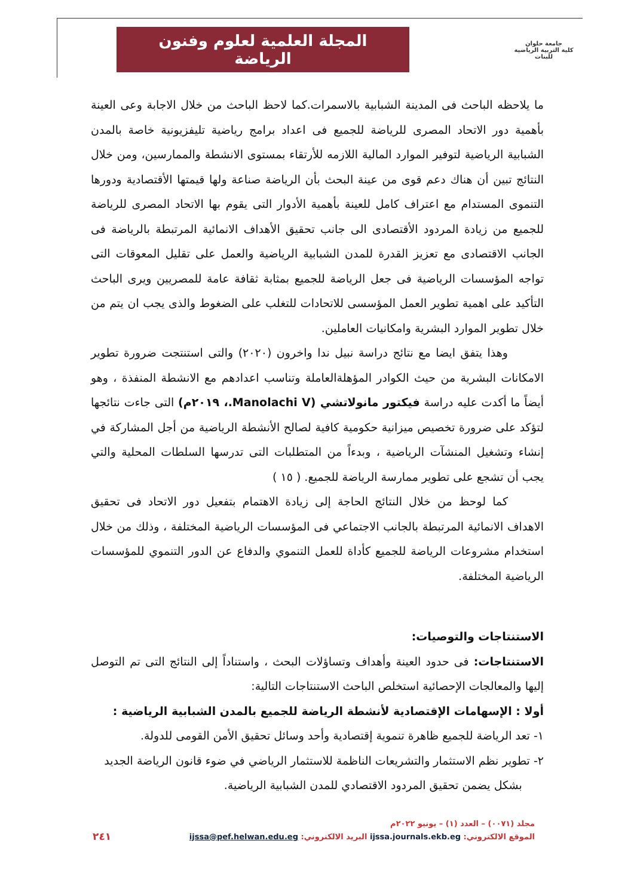جامعة حلوان
كلية التربية الرياضية للبنات
المجلة العلمية لعلوم وفنون الرياضة
ما يلاحظه الباحث فى المدينة الشبابية بالاسمرات.كما لاحظ الباحث من خلال الاجابة وعى العينة بأهمية دور الاتحاد المصرى للرياضة للجميع فى اعداد برامج رياضية تليفزيونية خاصة بالمدن الشبابية الرياضية لتوفير الموارد المالية اللازمه للأرتقاء بمستوى الانشطة والممارسين، ومن خلال النتائج تبين أن هناك دعم قوى من عينة البحث بأن الرياضة صناعة ولها قيمتها الأقتصادية ودورها التنموى المستدام مع اعتراف كامل للعينة بأهمية الأدوار التى يقوم بها الاتحاد المصرى للرياضة للجميع من زيادة المردود الأقتصادى الى جانب تحقيق الأهداف الانمائية المرتبطة بالرياضة فى الجانب الاقتصادى مع تعزيز القدرة للمدن الشبابية الرياضية والعمل على تقليل المعوقات التى تواجه المؤسسات الرياضية فى جعل الرياضة للجميع بمثابة ثقافة عامة للمصريين ويرى الباحث التأكيد على اهمية تطوير العمل المؤسسى للاتحادات للتغلب على الضغوط والذى يجب ان يتم من خلال تطوير الموارد البشرية وامكانيات العاملين.
وهذا يتفق ايضا مع نتائج دراسة نبيل ندا واخرون (٢٠٢٠) والتى استنتجت ضرورة تطوير الامكانات البشرية من حيث الكوادر المؤهلةالعاملة وتناسب اعدادهم مع الانشطة المنفذة ، وهو أيضاً ما أكدت عليه دراسة فيكتور مانولاتشي (Manolachi V.، ٢٠١٩م) التى جاءت نتائجها لتؤكد على ضرورة تخصيص ميزانية حكومية كافية لصالح الأنشطة الرياضية من أجل المشاركة في إنشاء وتشغيل المنشآت الرياضية ، وبدءاً من المتطلبات التى تدرسها السلطات المحلية والتي يجب أن تشجع على تطوير ممارسة الرياضة للجميع. ( ١٥ )
كما لوحظ من خلال النتائج الحاجة إلى زيادة الاهتمام بتفعيل دور الاتحاد فى تحقيق الاهداف الانمائية المرتبطة بالجانب الاجتماعي فى المؤسسات الرياضية المختلفة ، وذلك من خلال استخدام مشروعات الرياضة للجميع كأداة للعمل التنموي والدفاع عن الدور التنموي للمؤسسات الرياضية المختلفة.
الاستنتاجات والتوصيات:
الاستنتاجات: فى حدود العينة وأهداف وتساؤلات البحث ، واستناداً إلى النتائج التى تم التوصل إليها والمعالجات الإحصائية استخلص الباحث الاستنتاجات التالية:
أولا : الإسهامات الإقتصادية لأنشطة الرياضة للجميع بالمدن الشبابية الرياضية :
١- تعد الرياضة للجميع ظاهرة تنموية إقتصادية وأحد وسائل تحقيق الأمن القومى للدولة.
٢- تطوير نظم الاستثمار والتشريعات الناظمة للاستثمار الرياضي في ضوء قانون الرياضة الجديد
بشكل يضمن تحقيق المردود الاقتصادي للمدن الشبابية الرياضية.
مجلد (٠٠٧١) – العدد (١) – يونيو ٢٠٢٢م
الموقع الالكتروني: ijssa.journals.ekb.eg البريد الالكتروني: ijssa@pef.helwan.edu.eg
٢٤١